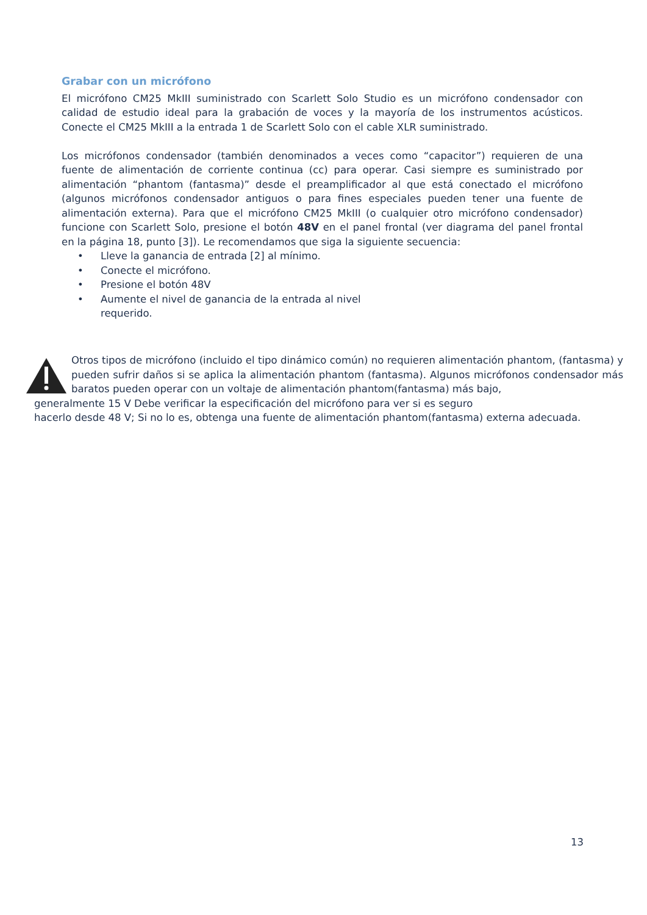Grabar con un micrófono
El micrófono CM25 MkIII suministrado con Scarlett Solo Studio es un micrófono condensador con calidad de estudio ideal para la grabación de voces y la mayoría de los instrumentos acústicos. Conecte el CM25 MkIII a la entrada 1 de Scarlett Solo con el cable XLR suministrado.
Los micrófonos condensador (también denominados a veces como “capacitor”) requieren de una fuente de alimentación de corriente continua (cc) para operar. Casi siempre es suministrado por alimentación “phantom (fantasma)” desde el preamplificador al que está conectado el micrófono (algunos micrófonos condensador antiguos o para fines especiales pueden tener una fuente de alimentación externa). Para que el micrófono CM25 MkIII (o cualquier otro micrófono condensador) funcione con Scarlett Solo, presione el botón 48V en el panel frontal (ver diagrama del panel frontal en la página 18, punto [3]). Le recomendamos que siga la siguiente secuencia:
• Lleve la ganancia de entrada [2] al mínimo.
• Conecte el micrófono.
• Presione el botón 48V
• Aumente el nivel de ganancia de la entrada al nivel requerido.
Otros tipos de micrófono (incluido el tipo dinámico común) no requieren alimentación phantom, (fantasma) y pueden sufrir daños si se aplica la alimentación phantom (fantasma). Algunos micrófonos condensador más baratos pueden operar con un voltaje de alimentación phantom(fantasma) más bajo,
generalmente 15 V Debe verificar la especificación del micrófono para ver si es seguro
hacerlo desde 48 V; Si no lo es, obtenga una fuente de alimentación phantom(fantasma) externa adecuada.
13